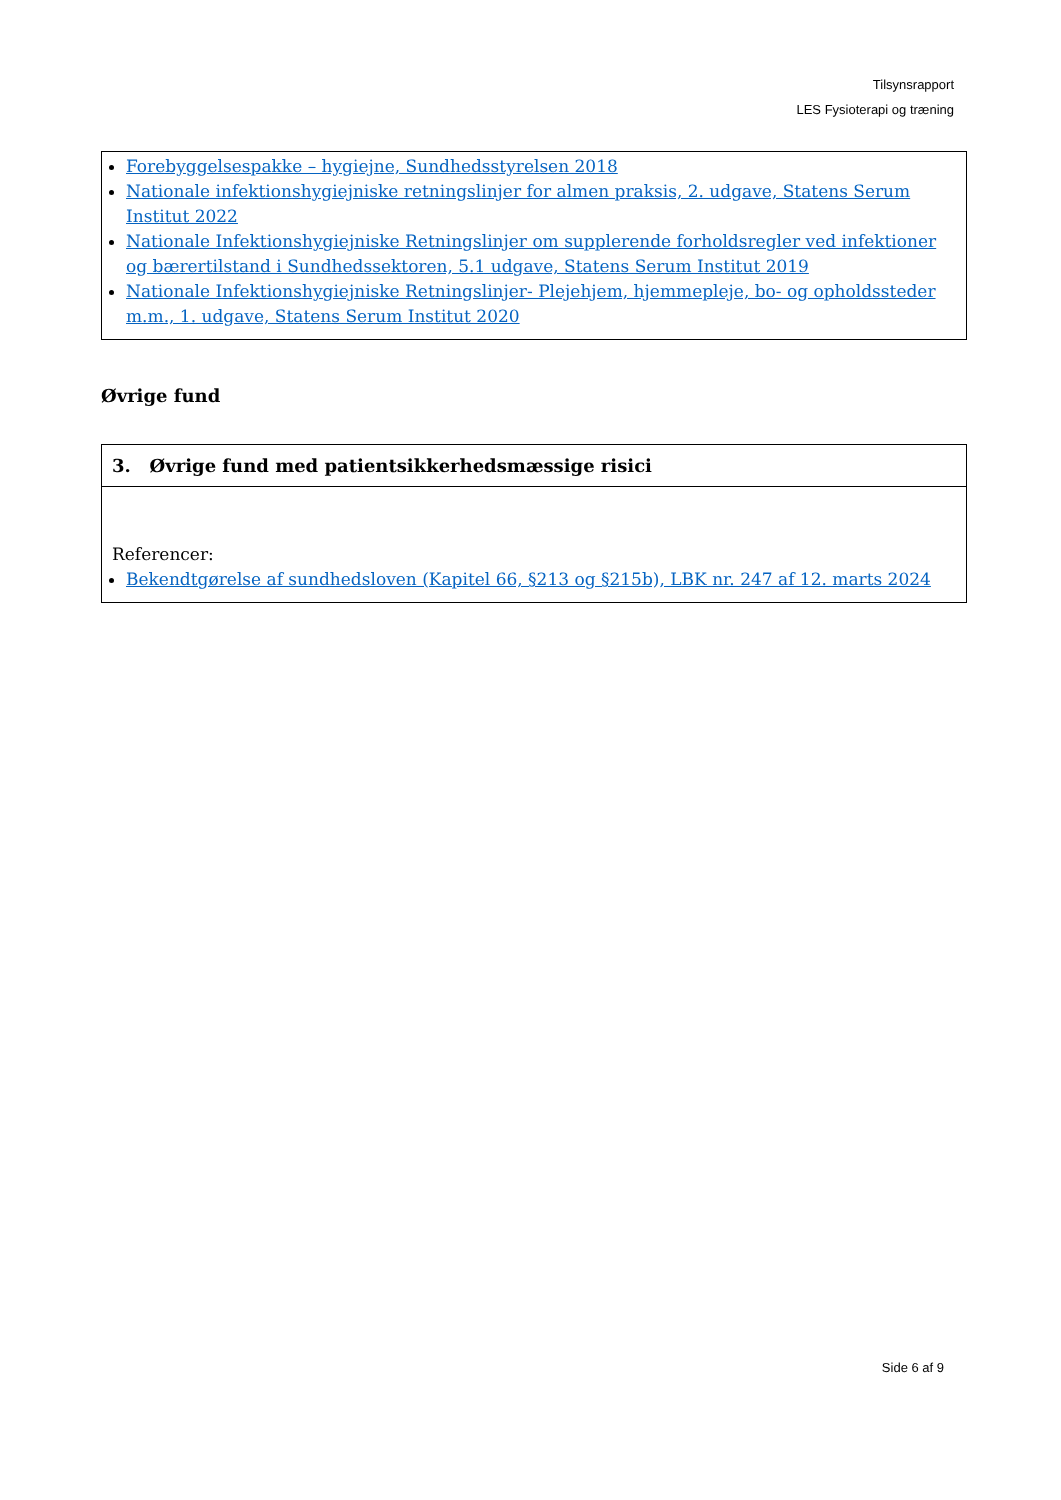Tilsynsrapport
LES Fysioterapi og træning
Forebyggelsespakke – hygiejne, Sundhedsstyrelsen 2018
Nationale infektionshygiejniske retningslinjer for almen praksis, 2. udgave, Statens Serum Institut 2022
Nationale Infektionshygiejniske Retningslinjer om supplerende forholdsregler ved infektioner og bærertilstand i Sundhedssektoren, 5.1 udgave, Statens Serum Institut 2019
Nationale Infektionshygiejniske Retningslinjer- Plejehjem, hjemmepleje, bo- og opholdssteder m.m., 1. udgave, Statens Serum Institut 2020
Øvrige fund
3. Øvrige fund med patientsikkerhedsmæssige risici
Referencer:
Bekendtgørelse af sundhedsloven (Kapitel 66, §213 og §215b), LBK nr. 247 af 12. marts 2024
Side 6 af 9